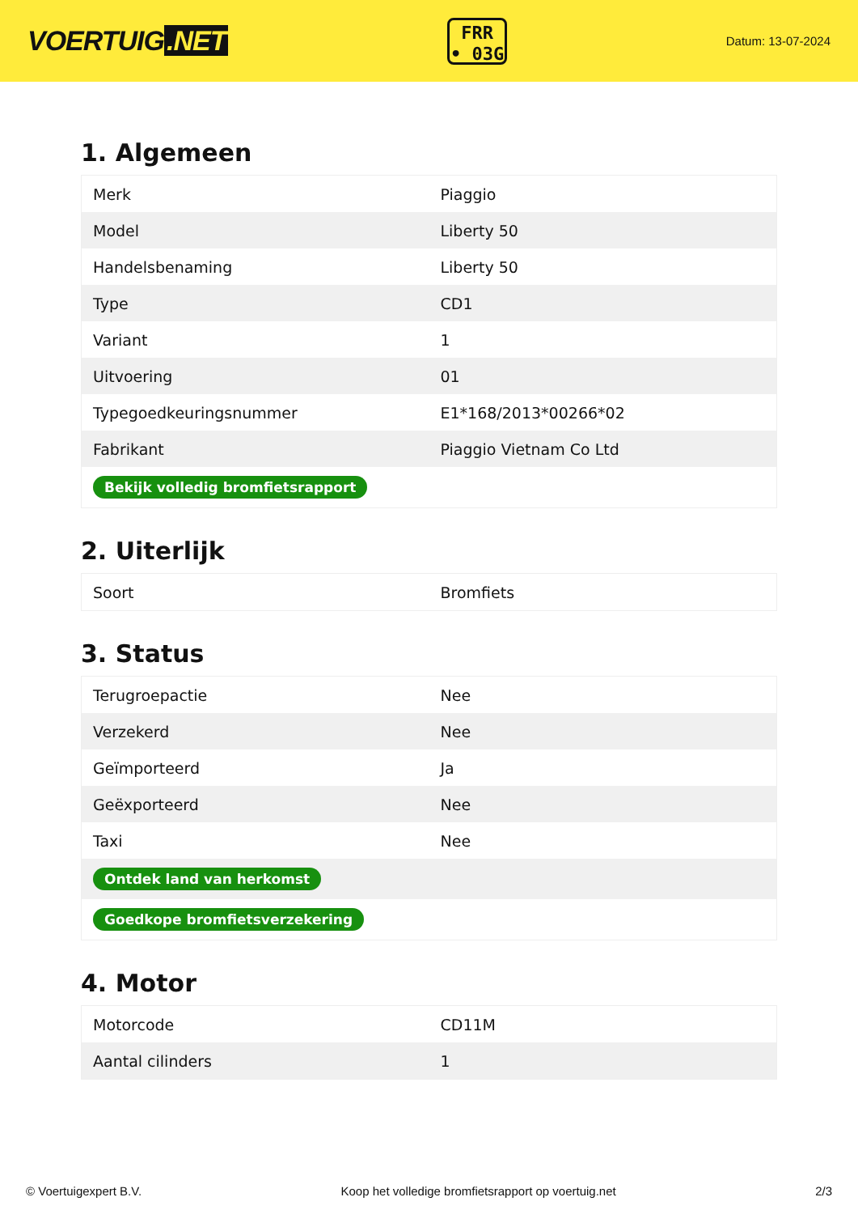VOERTUIG.NET
FRR
• 03G
Datum: 13-07-2024
1. Algemeen
| Merk | Piaggio |
| Model | Liberty 50 |
| Handelsbenaming | Liberty 50 |
| Type | CD1 |
| Variant | 1 |
| Uitvoering | 01 |
| Typegoedkeuringsnummer | E1*168/2013*00266*02 |
| Fabrikant | Piaggio Vietnam Co Ltd |
| Bekijk volledig bromfietsrapport | |
2. Uiterlijk
| Soort | Bromfiets |
3. Status
| Terugroepactie | Nee |
| Verzekerd | Nee |
| Geïmporteerd | Ja |
| Geëxporteerd | Nee |
| Taxi | Nee |
| Ontdek land van herkomst | |
| Goedkope bromfietsverzekering | |
4. Motor
| Motorcode | CD11M |
| Aantal cilinders | 1 |
© Voertuigexpert B.V. Koop het volledige bromfietsrapport op voertuig.net 2/3